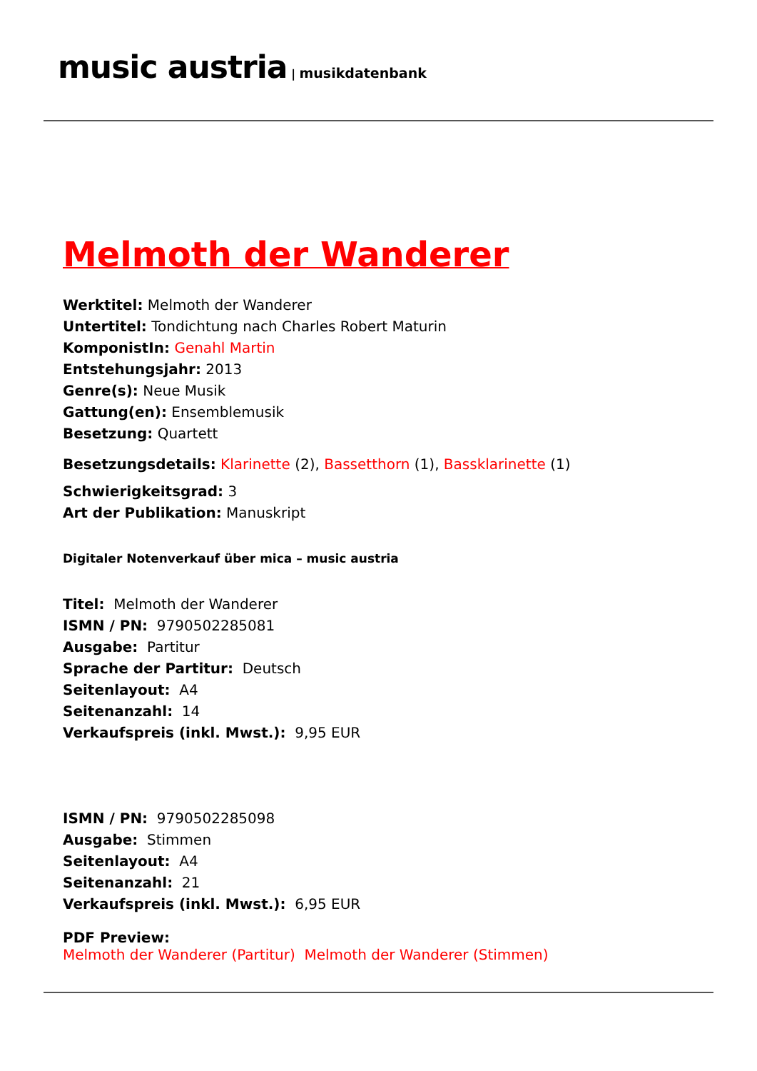music austria | musikdatenbank
Melmoth der Wanderer
Werktitel: Melmoth der Wanderer
Untertitel: Tondichtung nach Charles Robert Maturin
KomponistIn: Genahl Martin
Entstehungsjahr: 2013
Genre(s): Neue Musik
Gattung(en): Ensemblemusik
Besetzung: Quartett
Besetzungsdetails: Klarinette (2), Bassetthorn (1), Bassklarinette (1)
Schwierigkeitsgrad: 3
Art der Publikation: Manuskript
Digitaler Notenverkauf über mica – music austria
Titel: Melmoth der Wanderer
ISMN / PN: 9790502285081
Ausgabe: Partitur
Sprache der Partitur: Deutsch
Seitenlayout: A4
Seitenanzahl: 14
Verkaufspreis (inkl. Mwst.): 9,95 EUR
ISMN / PN: 9790502285098
Ausgabe: Stimmen
Seitenlayout: A4
Seitenanzahl: 21
Verkaufspreis (inkl. Mwst.): 6,95 EUR
PDF Preview:
Melmoth der Wanderer (Partitur) Melmoth der Wanderer (Stimmen)